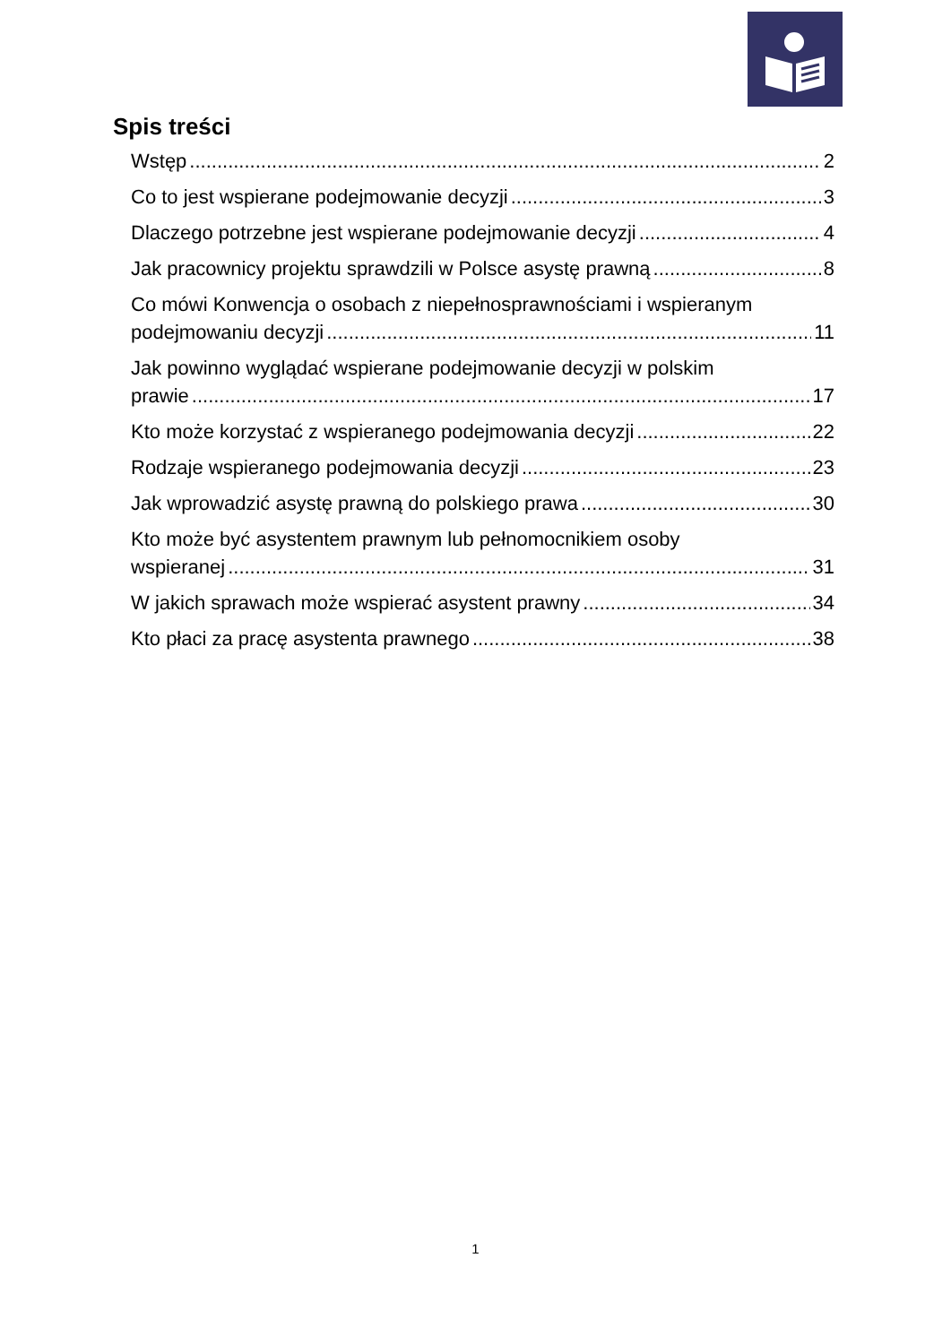Spis treści
Wstęp 2
Co to jest wspierane podejmowanie decyzji 3
Dlaczego potrzebne jest wspierane podejmowanie decyzji 4
Jak pracownicy projektu sprawdzili w Polsce asystę prawną 8
Co mówi Konwencja o osobach z niepełnosprawnościami i wspieranym
podejmowaniu decyzji 11
Jak powinno wyglądać wspierane podejmowanie decyzji w polskim
prawie 17
Kto może korzystać z wspieranego podejmowania decyzji 22
Rodzaje wspieranego podejmowania decyzji 23
Jak wprowadzić asystę prawną do polskiego prawa 30
Kto może być asystentem prawnym lub pełnomocnikiem osoby
wspieranej 31
W jakich sprawach może wspierać asystent prawny 34
Kto płaci za pracę asystenta prawnego 38
1